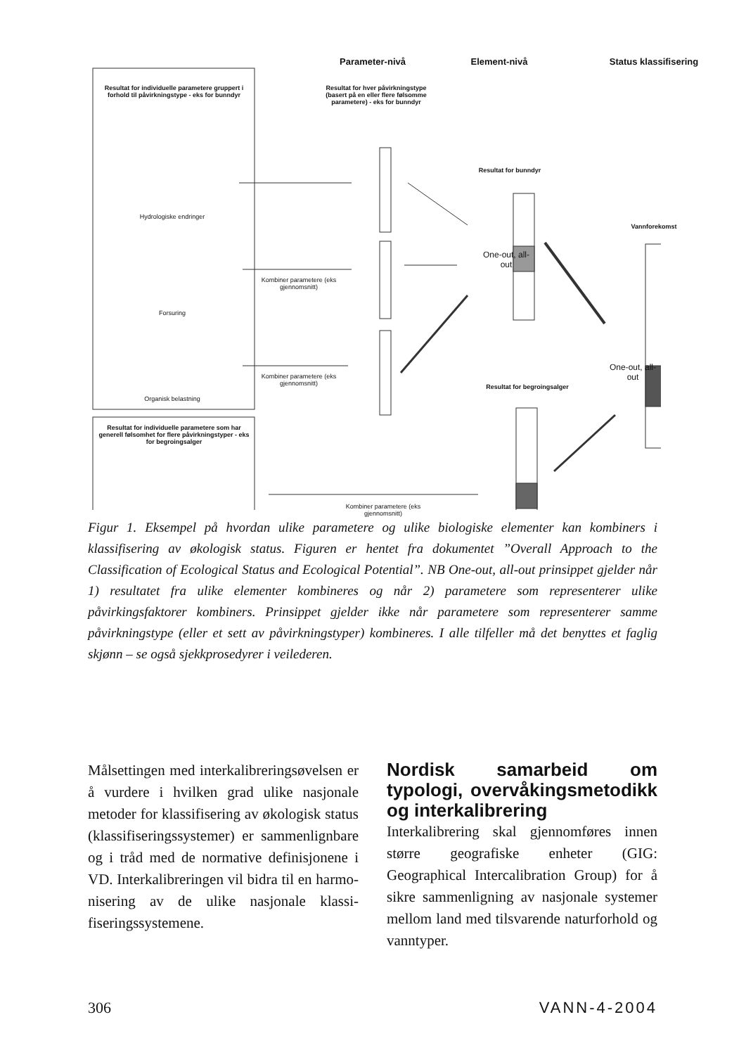Parameter-nivå Element-nivå
Status klassifisering
Resultat for individuelle parametere gruppert i forhold til påvirkningstype - eks for bunndyr
Resultat for hver påvirkningstype (basert på en eller flere følsomme parametere) - eks for bunndyr
Resultat for bunndyr
Vannforekomst
Hydrologiske endringer
Forsuring
Organisk belastning
Kombiner parametere (eks gjennomsnitt)
Kombiner parametere (eks gjennomsnitt)
Resultat for begroingsalger
Resultat for individuelle parametere som har generell følsomhet for flere påvirkningstyper - eks for begroingsalger
Kombiner parametere (eks gjennomsnitt)
One-out, all-out
One-out, all-out
Figur 1. Eksempel på hvordan ulike parametere og ulike biologiske elementer kan kombiners i klassifisering av økologisk status. Figuren er hentet fra dokumentet ”Overall Approach to the Classification of Ecological Status and Ecological Potential”. NB One-out, all-out prinsippet gjelder når 1) resultatet fra ulike elementer kombineres og når 2) parametere som representerer ulike påvirkingsfaktorer kombiners. Prinsippet gjelder ikke når parametere som representerer samme påvirkningstype (eller et sett av påvirkningstyper) kombineres. I alle tilfeller må det benyttes et faglig skjønn – se også sjekkprosedyrer i veilederen.
Målsettingen med interkalibrerings­øvelsen er å vurdere i hvilken grad ulike nasjonale metoder for klassifisering av økologisk status (klassifiseringssystemer) er sam­menlignbare og i tråd med de normative definisjonene i VD. Inter­kalibreringen vil bidra til en harmo­nisering av de ulike nasjonale klassi­fiseringssystemene.
Nordisk samarbeid om typologi, overvåkings­metodikk og interkali­brering
Interkalibrering skal gjennomføres innen større geografiske enheter (GIG: Geographical Intercalibration Group) for å sikre sammenligning av nasjonale systemer mellom land med tilsvarende naturforhold og vanntyper.
306 VANN-4-2004